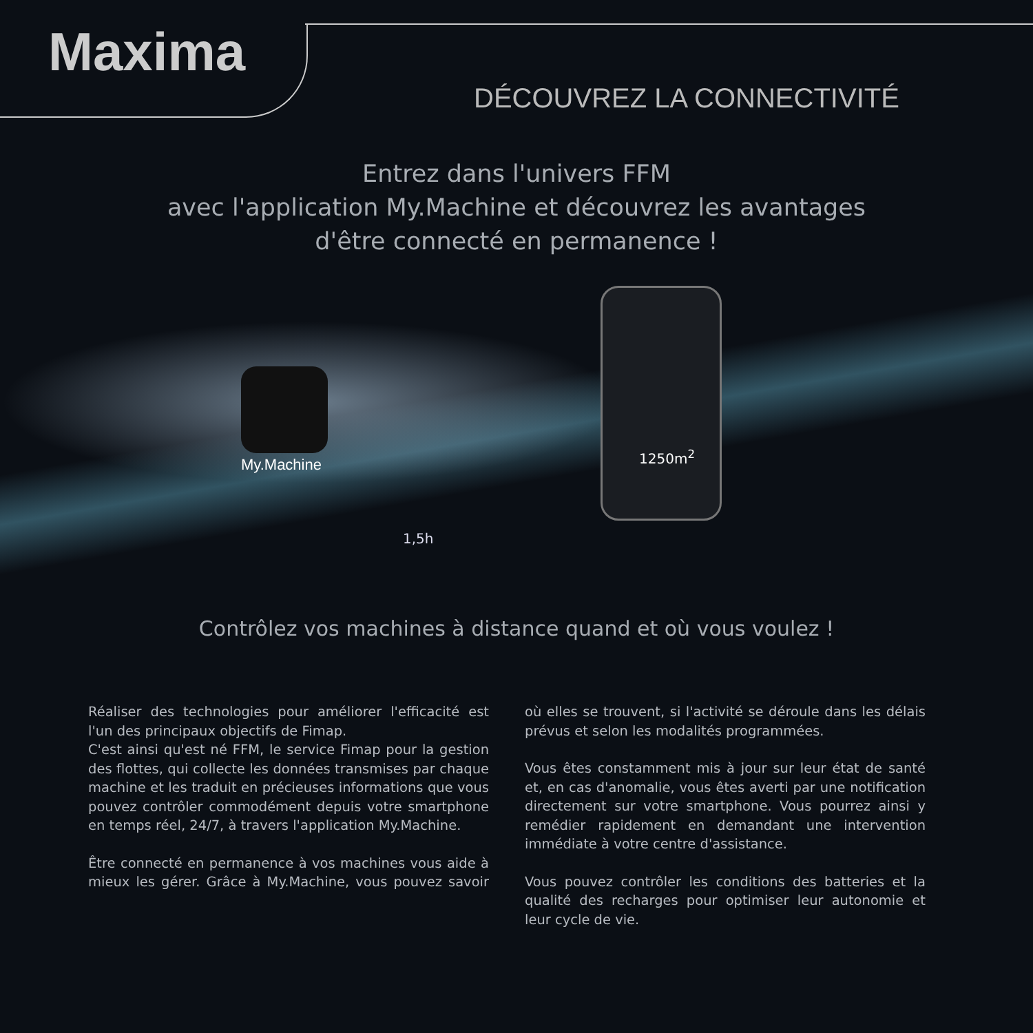Maxima
DÉCOUVREZ LA CONNECTIVITÉ
Entrez dans l'univers FFM
avec l'application My.Machine et découvrez les avantages
d'être connecté en permanence !
My.Machine
1250m<sup>2</sup>
1,5h
Contrôlez vos machines à distance quand et où vous voulez !
Réaliser des technologies pour améliorer l'efficacité est l'un des principaux objectifs de Fimap.
C'est ainsi qu'est né FFM, le service Fimap pour la gestion des flottes, qui collecte les données transmises par chaque machine et les traduit en précieuses informations que vous pouvez contrôler commodément depuis votre smartphone en temps réel, 24/7, à travers l'application My.Machine.
Être connecté en permanence à vos machines vous aide à mieux les gérer. Grâce à My.Machine, vous pouvez savoir où elles se trouvent, si l'activité se déroule dans les délais prévus et selon les modalités programmées.
Vous êtes constamment mis à jour sur leur état de santé et, en cas d'anomalie, vous êtes averti par une notification directement sur votre smartphone. Vous pourrez ainsi y remédier rapidement en demandant une intervention immédiate à votre centre d'assistance.
Vous pouvez contrôler les conditions des batteries et la qualité des recharges pour optimiser leur autonomie et leur cycle de vie.